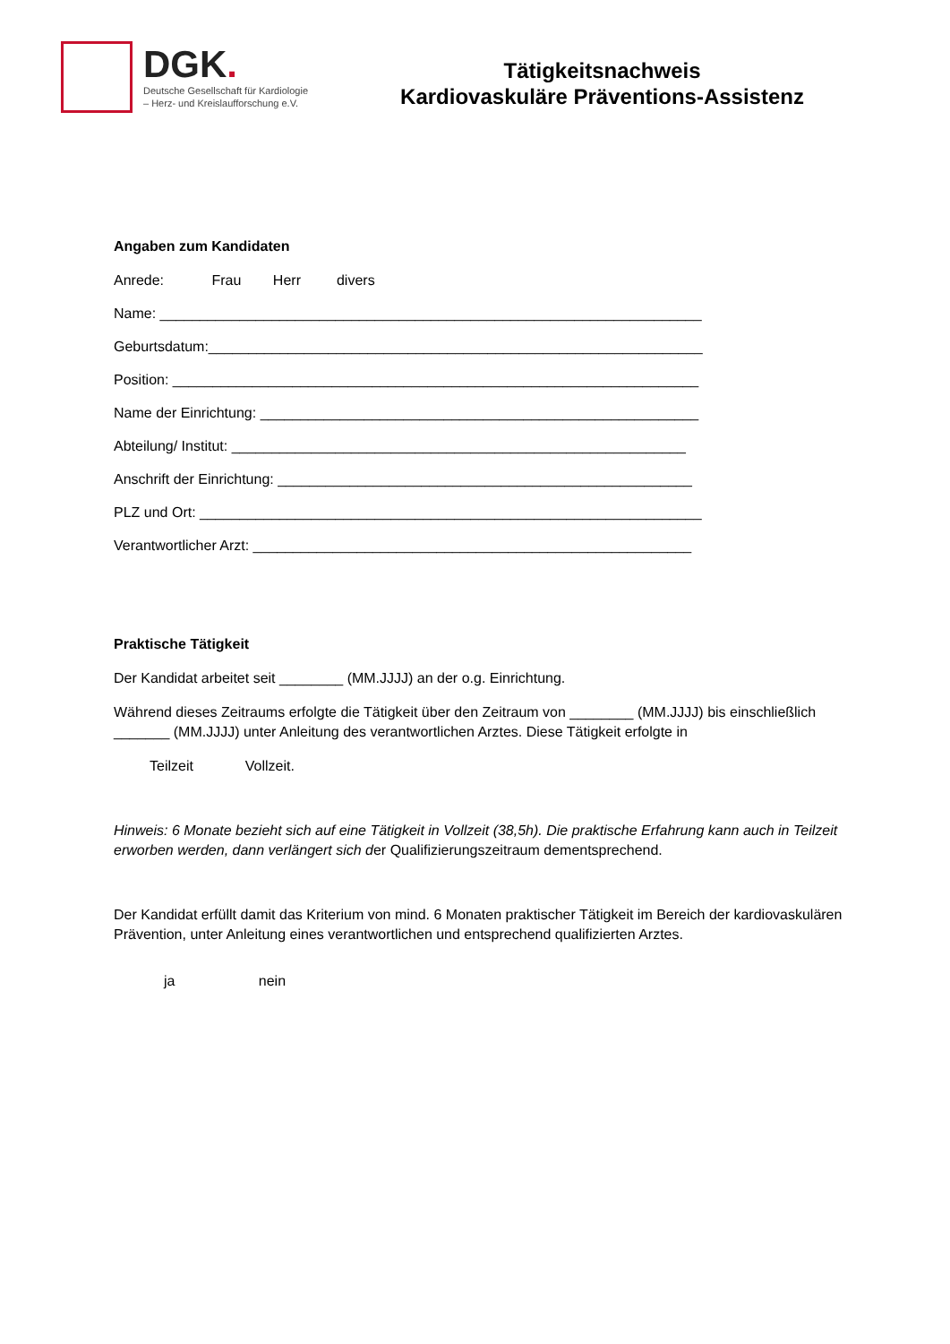DGK.
Deutsche Gesellschaft für Kardiologie
– Herz- und Kreislaufforschung e.V.
Tätigkeitsnachweis
Kardiovaskuläre Präventions-Assistenz
Angaben zum Kandidaten
Anrede: Frau Herr divers
Name: ____________________________________________________________________
Geburtsdatum:______________________________________________________________
Position: __________________________________________________________________
Name der Einrichtung: _______________________________________________________
Abteilung/ Institut: _________________________________________________________
Anschrift der Einrichtung: ____________________________________________________
PLZ und Ort: _______________________________________________________________
Verantwortlicher Arzt: _______________________________________________________
Praktische Tätigkeit
Der Kandidat arbeitet seit ________ (MM.JJJJ) an der o.g. Einrichtung.
Während dieses Zeitraums erfolgte die Tätigkeit über den Zeitraum von ________ (MM.JJJJ) bis einschließlich _______ (MM.JJJJ) unter Anleitung des verantwortlichen Arztes. Diese Tätigkeit erfolgte in
Teilzeit Vollzeit.
Hinweis: 6 Monate bezieht sich auf eine Tätigkeit in Vollzeit (38,5h). Die praktische Erfahrung kann auch in Teilzeit erworben werden, dann verlängert sich der Qualifizierungszeitraum dementsprechend.
Der Kandidat erfüllt damit das Kriterium von mind. 6 Monaten praktischer Tätigkeit im Bereich der kardiovaskulären Prävention, unter Anleitung eines verantwortlichen und entsprechend qualifizierten Arztes.
ja nein